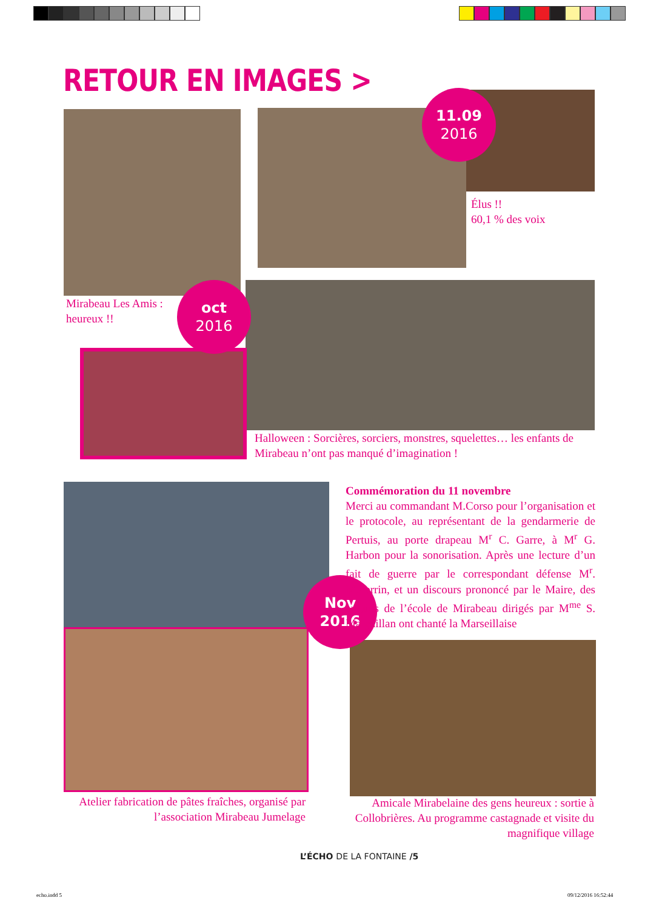RETOUR EN IMAGES >
11.09
2016
oct
2016
Nov
2016
Élus !!
60,1 % des voix
Mirabeau Les Amis :
heureux !!
Halloween : Sorcières, sorciers, monstres, squelettes… les enfants de Mirabeau n’ont pas manqué d’imagination !
Commémoration du 11 novembre
Merci au commandant M.Corso pour l’organisation et le protocole, au représentant de la gendarmerie de Pertuis, au porte drapeau M<sup>r</sup> C. Garre, à M<sup>r</sup> G. Harbon pour la sonorisation. Après une lecture d’un fait de guerre par le correspondant défense M<sup>r</sup>. M.Perrin, et un discours prononcé par le Maire, des enfants de l’école de Mirabeau dirigés par M<sup>me</sup> S. Margaillan ont chanté la Marseillaise
Atelier fabrication de pâtes fraîches, organisé par l’association Mirabeau Jumelage
Amicale Mirabelaine des gens heureux : sortie à Collobrières. Au programme castagnade et visite du magnifique village
L’ÉCHO DE LA FONTAINE /5
echo.indd 5 09/12/2016 16:52:44